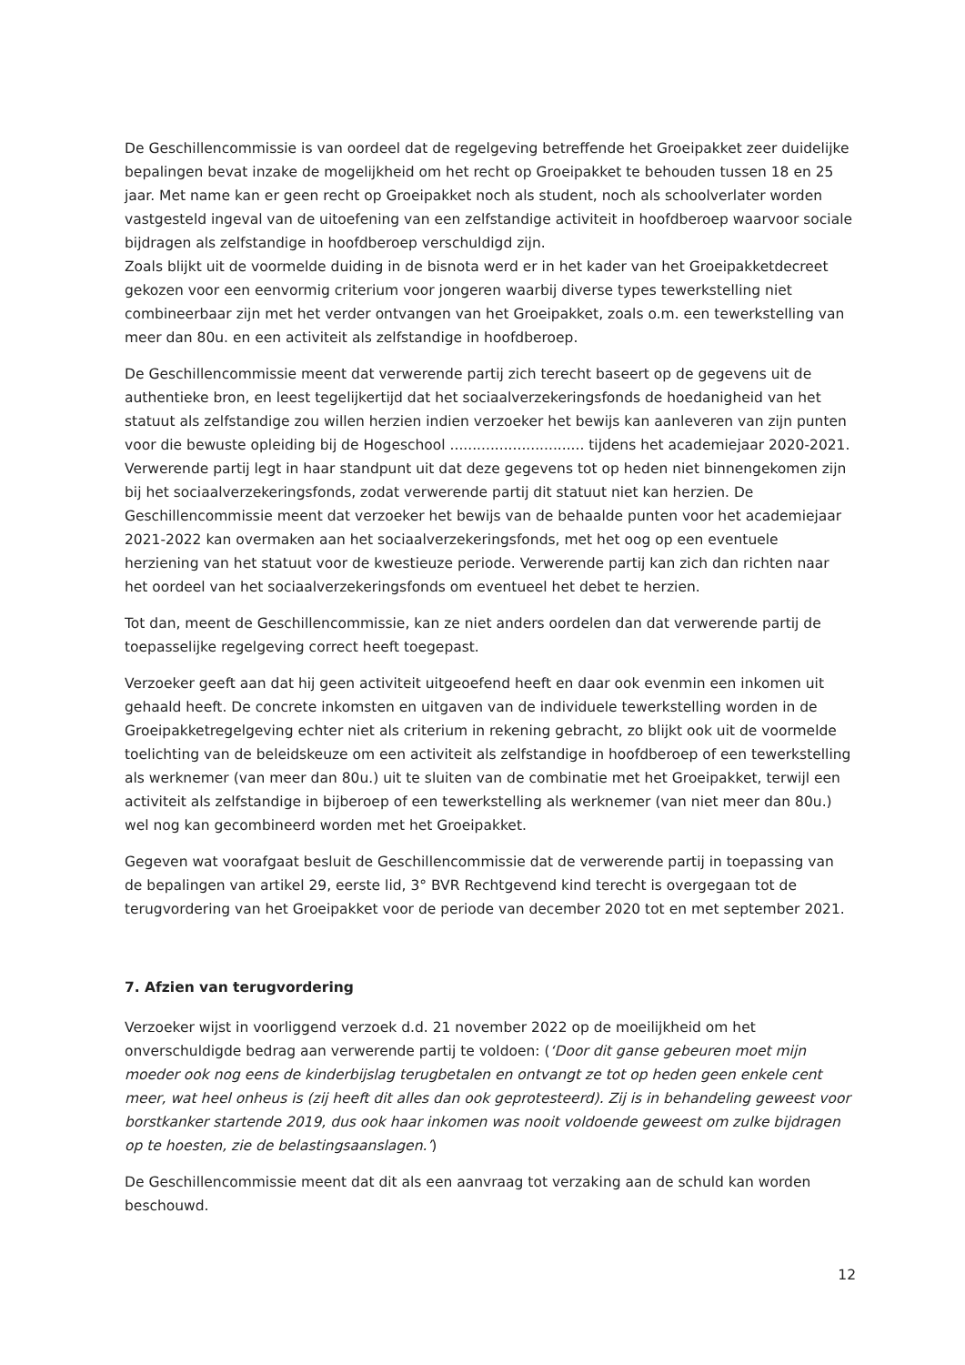De Geschillencommissie is van oordeel dat de regelgeving betreffende het Groeipakket zeer duidelijke bepalingen bevat inzake de mogelijkheid om het recht op Groeipakket te behouden tussen 18 en 25 jaar. Met name kan er geen recht op Groeipakket noch als student, noch als schoolverlater worden vastgesteld ingeval van de uitoefening van een zelfstandige activiteit in hoofdberoep waarvoor sociale bijdragen als zelfstandige in hoofdberoep verschuldigd zijn.
Zoals blijkt uit de voormelde duiding in de bisnota werd er in het kader van het Groeipakketdecreet gekozen voor een eenvormig criterium voor jongeren waarbij diverse types tewerkstelling niet combineerbaar zijn met het verder ontvangen van het Groeipakket, zoals o.m. een tewerkstelling van meer dan 80u. en een activiteit als zelfstandige in hoofdberoep.
De Geschillencommissie meent dat verwerende partij zich terecht baseert op de gegevens uit de authentieke bron, en leest tegelijkertijd dat het sociaalverzekeringsfonds de hoedanigheid van het statuut als zelfstandige zou willen herzien indien verzoeker het bewijs kan aanleveren van zijn punten voor die bewuste opleiding bij de Hogeschool .............................. tijdens het academiejaar 2020-2021. Verwerende partij legt in haar standpunt uit dat deze gegevens tot op heden niet binnengekomen zijn bij het sociaalverzekeringsfonds, zodat verwerende partij dit statuut niet kan herzien. De Geschillencommissie meent dat verzoeker het bewijs van de behaalde punten voor het academiejaar 2021-2022 kan overmaken aan het sociaalverzekeringsfonds, met het oog op een eventuele herziening van het statuut voor de kwestieuze periode. Verwerende partij kan zich dan richten naar het oordeel van het sociaalverzekeringsfonds om eventueel het debet te herzien.
Tot dan, meent de Geschillencommissie, kan ze niet anders oordelen dan dat verwerende partij de toepasselijke regelgeving correct heeft toegepast.
Verzoeker geeft aan dat hij geen activiteit uitgeoefend heeft en daar ook evenmin een inkomen uit gehaald heeft. De concrete inkomsten en uitgaven van de individuele tewerkstelling worden in de Groeipakketregelgeving echter niet als criterium in rekening gebracht, zo blijkt ook uit de voormelde toelichting van de beleidskeuze om een activiteit als zelfstandige in hoofdberoep of een tewerkstelling als werknemer (van meer dan 80u.) uit te sluiten van de combinatie met het Groeipakket, terwijl een activiteit als zelfstandige in bijberoep of een tewerkstelling als werknemer (van niet meer dan 80u.) wel nog kan gecombineerd worden met het Groeipakket.
Gegeven wat voorafgaat besluit de Geschillencommissie dat de verwerende partij in toepassing van de bepalingen van artikel 29, eerste lid, 3° BVR Rechtgevend kind terecht is overgegaan tot de terugvordering van het Groeipakket voor de periode van december 2020 tot en met september 2021.
7. Afzien van terugvordering
Verzoeker wijst in voorliggend verzoek d.d. 21 november 2022 op de moeilijkheid om het onverschuldigde bedrag aan verwerende partij te voldoen: (‘Door dit ganse gebeuren moet mijn moeder ook nog eens de kinderbijslag terugbetalen en ontvangt ze tot op heden geen enkele cent meer, wat heel onheus is (zij heeft dit alles dan ook geprotesteerd). Zij is in behandeling geweest voor borstkanker startende 2019, dus ook haar inkomen was nooit voldoende geweest om zulke bijdragen op te hoesten, zie de belastingsaanslagen.’)
De Geschillencommissie meent dat dit als een aanvraag tot verzaking aan de schuld kan worden beschouwd.
12